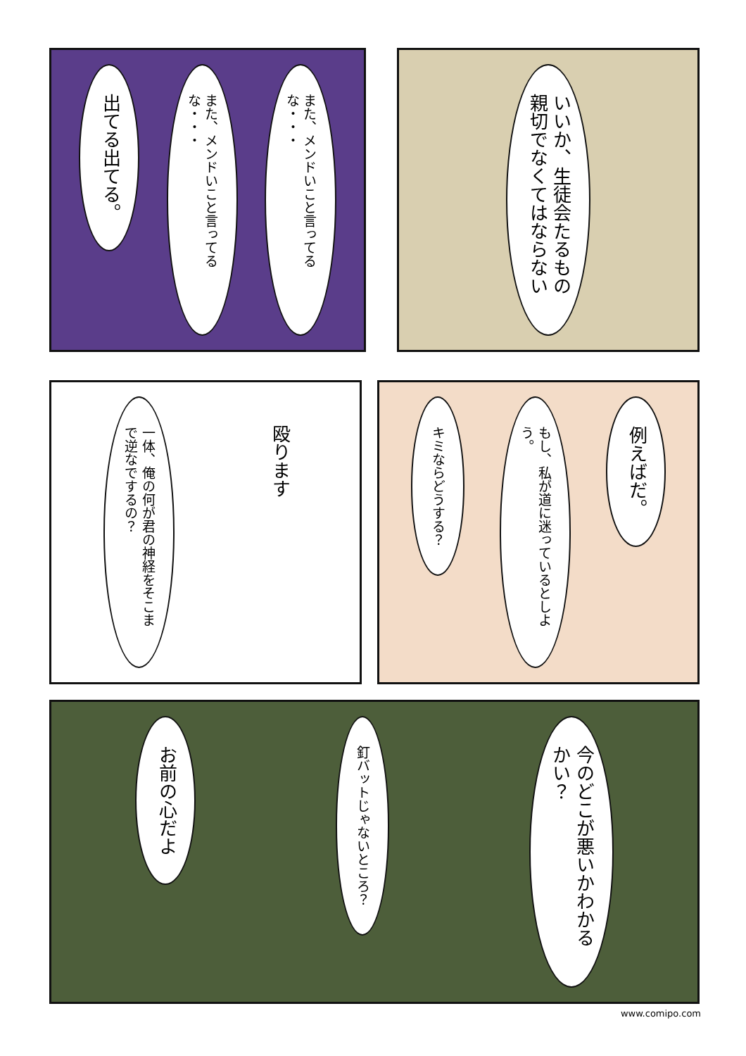出てる出てる。
また、メンドいこと言ってるな・・・
また、メンドいこと言ってるな・・・
いいか、生徒会たるもの親切でなくてはならない
殴ります
一体、俺の何が君の神経をそこまで逆なでするの？
例えばだ。
もし、私が道に迷っているとしよう。
キミならどうする？
今のどこが悪いかわかるかい？
釘バットじゃないところ？
お前の心だよ
www.comipo.com